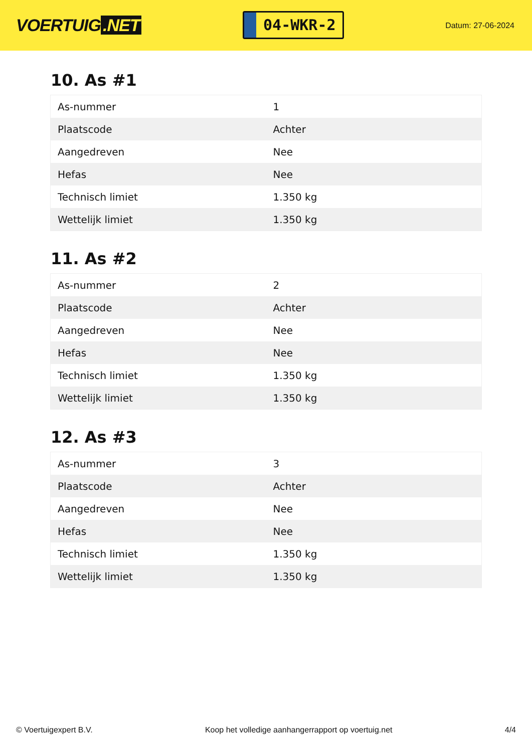VOERTUIG.NET
04-WKR-2
Datum: 27-06-2024
10. As #1
| As-nummer | 1 |
| Plaatscode | Achter |
| Aangedreven | Nee |
| Hefas | Nee |
| Technisch limiet | 1.350 kg |
| Wettelijk limiet | 1.350 kg |
11. As #2
| As-nummer | 2 |
| Plaatscode | Achter |
| Aangedreven | Nee |
| Hefas | Nee |
| Technisch limiet | 1.350 kg |
| Wettelijk limiet | 1.350 kg |
12. As #3
| As-nummer | 3 |
| Plaatscode | Achter |
| Aangedreven | Nee |
| Hefas | Nee |
| Technisch limiet | 1.350 kg |
| Wettelijk limiet | 1.350 kg |
© Voertuigexpert B.V. Koop het volledige aanhangerrapport op voertuig.net 4/4